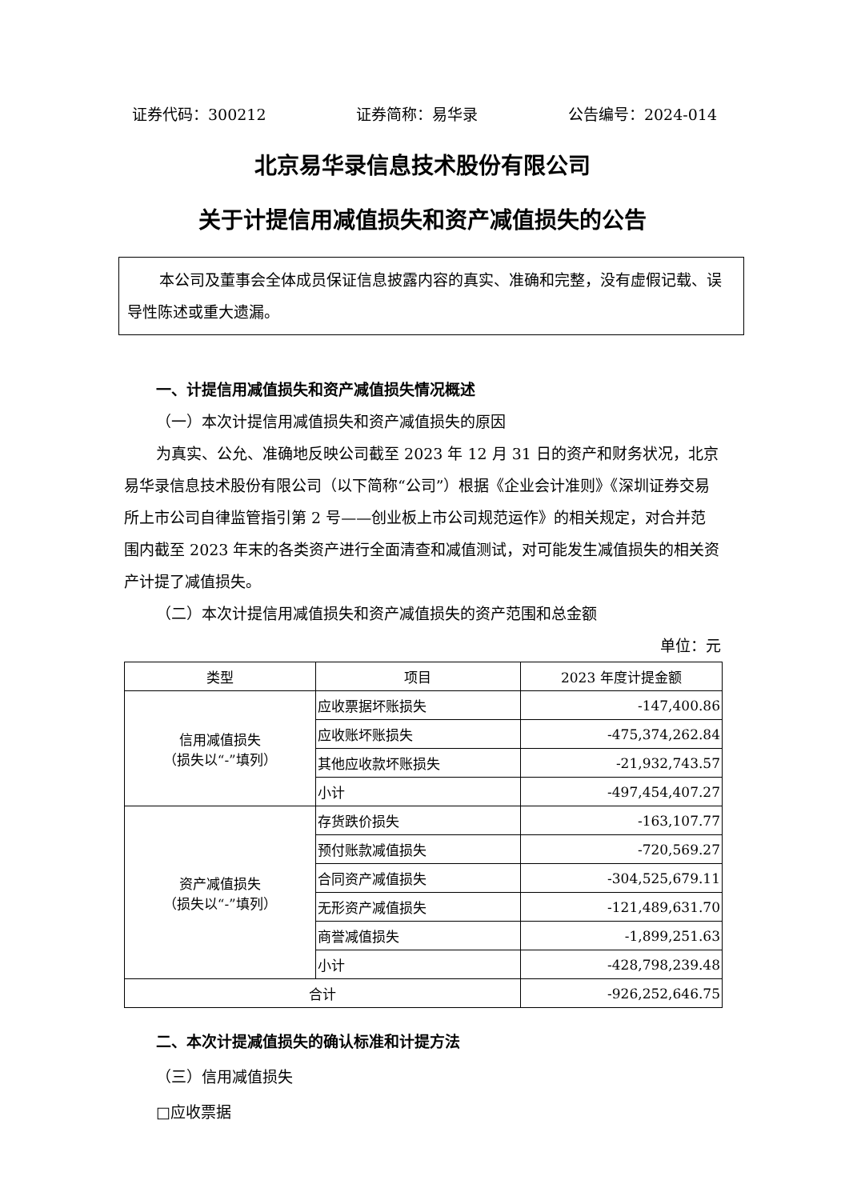证券代码：300212 证券简称：易华录 公告编号：2024-014
北京易华录信息技术股份有限公司
关于计提信用减值损失和资产减值损失的公告
本公司及董事会全体成员保证信息披露内容的真实、准确和完整，没有虚假记载、误导性陈述或重大遗漏。
一、计提信用减值损失和资产减值损失情况概述
（一）本次计提信用减值损失和资产减值损失的原因
为真实、公允、准确地反映公司截至 2023 年 12 月 31 日的资产和财务状况，北京易华录信息技术股份有限公司（以下简称“公司”）根据《企业会计准则》《深圳证券交易所上市公司自律监管指引第 2 号——创业板上市公司规范运作》的相关规定，对合并范围内截至 2023 年末的各类资产进行全面清查和减值测试，对可能发生减值损失的相关资产计提了减值损失。
（二）本次计提信用减值损失和资产减值损失的资产范围和总金额
单位：元
| 类型 | 项目 | 2023 年度计提金额 |
| --- | --- | --- |
| 信用减值损失 （损失以“-”填列） | 应收票据坏账损失 | -147,400.86 |
| | 应收账坏账损失 | -475,374,262.84 |
| | 其他应收款坏账损失 | -21,932,743.57 |
| | 小计 | -497,454,407.27 |
| 资产减值损失 （损失以“-”填列） | 存货跌价损失 | -163,107.77 |
| | 预付账款减值损失 | -720,569.27 |
| | 合同资产减值损失 | -304,525,679.11 |
| | 无形资产减值损失 | -121,489,631.70 |
| | 商誉减值损失 | -1,899,251.63 |
| | 小计 | -428,798,239.48 |
| 合计 | | -926,252,646.75 |
二、本次计提减值损失的确认标准和计提方法
（三）信用减值损失
□应收票据